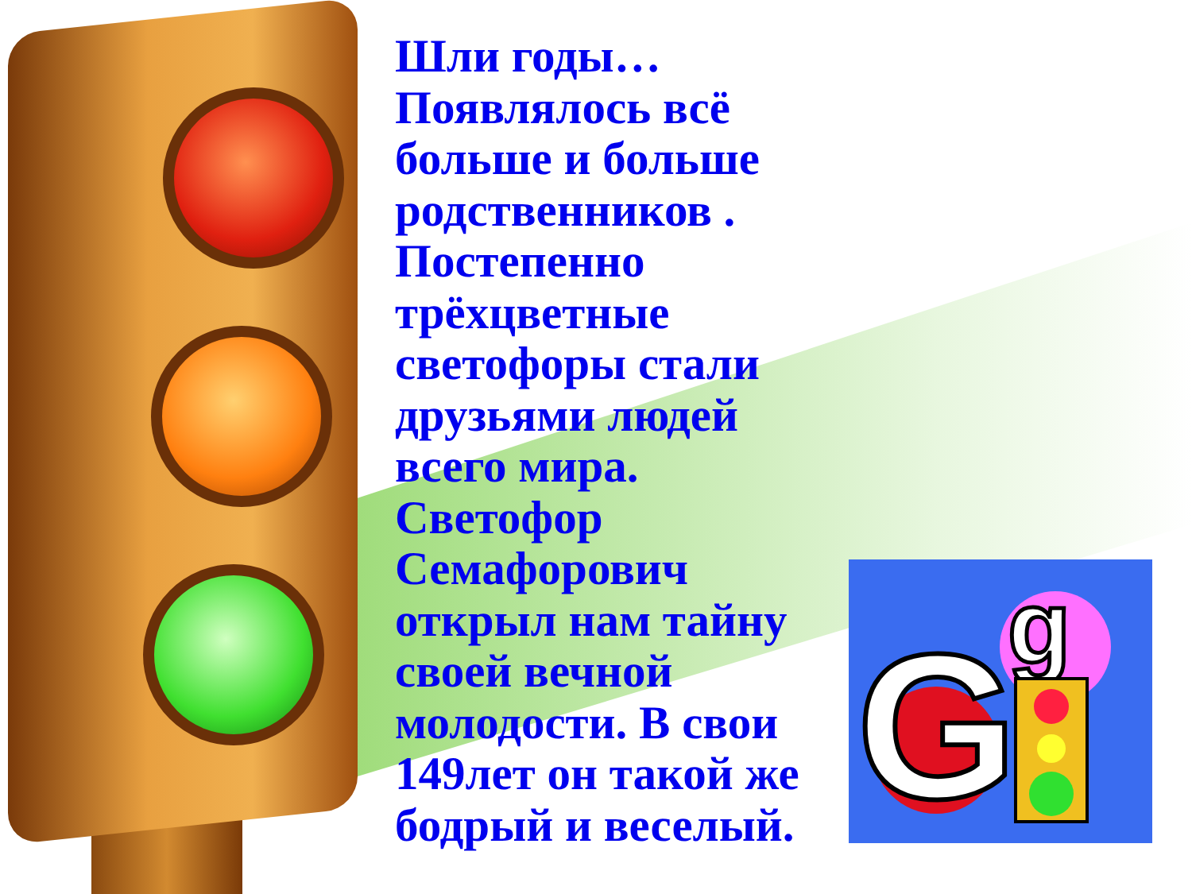Шли годы…
Появлялось всё больше и больше родственников .
Постепенно трёхцветные светофоры стали друзьями людей всего мира.
Светофор Семафорович открыл нам тайну своей вечной молодости. В свои 149лет он такой же бодрый и веселый.
G
g